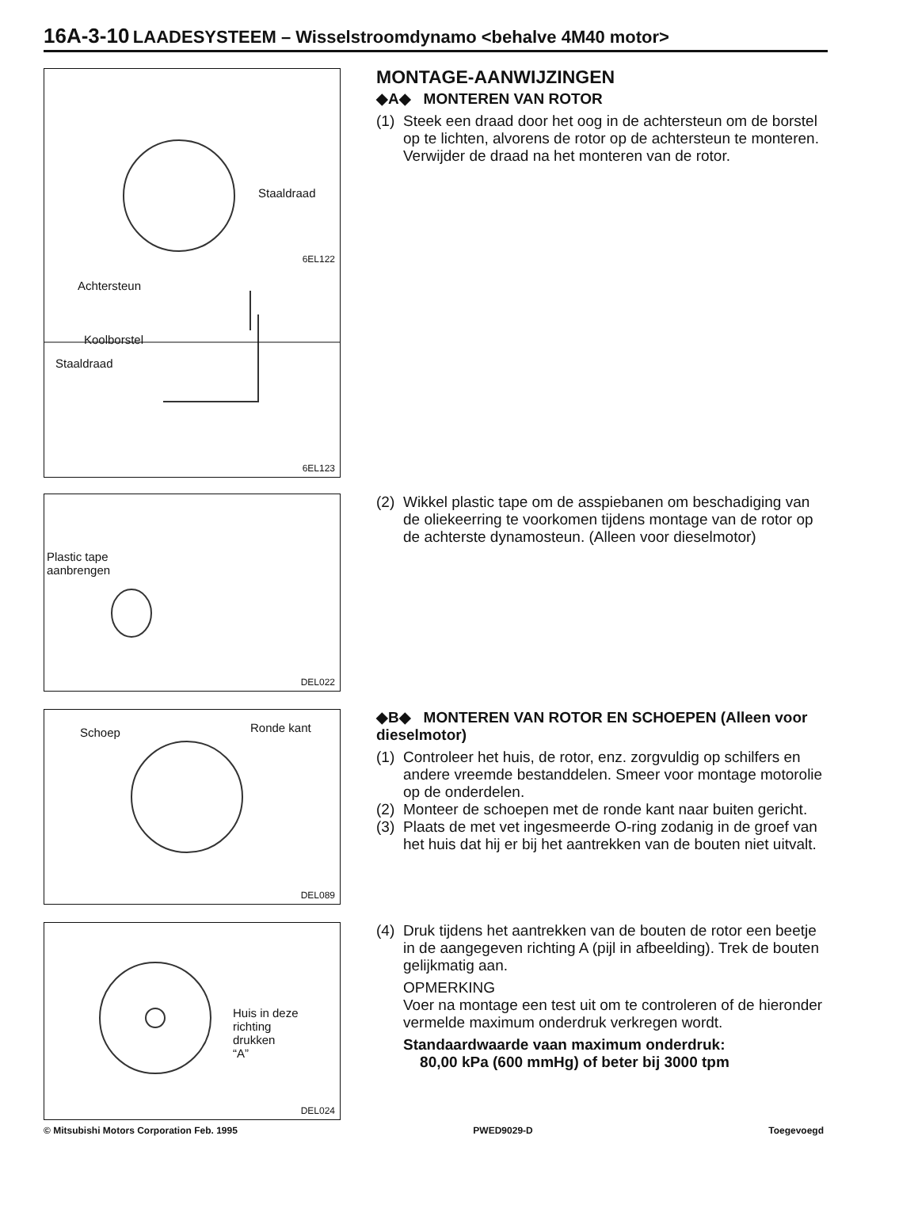16A-3-10 LAADESYSTEEM – Wisselstroomdynamo <behalve 4M40 motor>
Staaldraad
6EL122
Achtersteun
Koolborstel
Staaldraad
6EL123
MONTAGE-AANWIJZINGEN
◆A◆ MONTEREN VAN ROTOR
(1)
Steek een draad door het oog in de achtersteun om de borstel op te lichten, alvorens de rotor op de achtersteun te monteren. Verwijder de draad na het monteren van de rotor.
Plastic tape
aanbrengen
DEL022
(2)
Wikkel plastic tape om de asspiebanen om beschadiging van de oliekeerring te voorkomen tijdens montage van de rotor op de achterste dynamosteun. (Alleen voor dieselmotor)
Schoep Ronde kant
DEL089
◆B◆ MONTEREN VAN ROTOR EN SCHOEPEN (Alleen voor dieselmotor)
(1)
Controleer het huis, de rotor, enz. zorgvuldig op schilfers en andere vreemde bestanddelen. Smeer voor montage motorolie op de onderdelen.
(2)
Monteer de schoepen met de ronde kant naar buiten gericht.
(3)
Plaats de met vet ingesmeerde O-ring zodanig in de groef van het huis dat hij er bij het aantrekken van de bouten niet uitvalt.
Huis in deze
richting
drukken
“A”
DEL024
(4)
Druk tijdens het aantrekken van de bouten de rotor een beetje in de aangegeven richting A (pijl in afbeelding). Trek de bouten gelijkmatig aan.
OPMERKING
Voer na montage een test uit om te controleren of de hieronder vermelde maximum onderdruk verkregen wordt.
Standaardwaarde vaan maximum onderdruk:
80,00 kPa (600 mmHg) of beter bij 3000 tpm
© Mitsubishi Motors Corporation Feb. 1995 PWED9029-D Toegevoegd